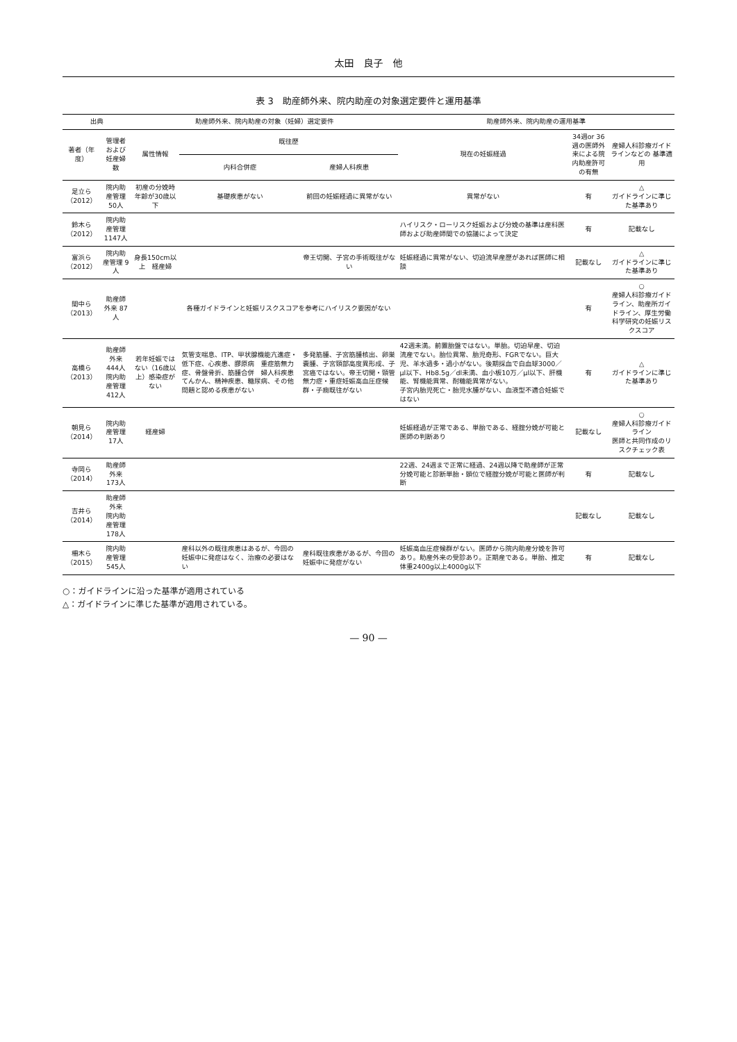太田　良子　他
表 3　助産師外来、院内助産の対象選定要件と運用基準
| 出典 | | 助産師外来、院内助産の対象（妊婦）選定要件 | | | 助産師外来、院内助産の運用基準 | | |
| --- | --- | --- | --- | --- | --- | --- | --- |
| 著者（年度） | 管理者および妊産婦数 | 属性情報 | 既往歴 | | 現在の妊娠経過 | 34週or 36週の医師外来による院内助産許可の有無 | 産婦人科診療ガイドラインなどの 基準適用 |
| | | | 内科合併症 | 産婦人科疾患 | | | |
| 足立ら（2012） | 院内助産管理 50人 | 初産の分娩時年齢が30歳以下 | 基礎疾患がない | 前回の妊娠経過に異常がない | 異常がない | 有 | △ ガイドラインに準じた基準あり |
| 鈴木ら（2012） | 院内助産管理 1147人 | | | | ハイリスク・ローリスク妊娠および分娩の基準は産科医師および助産師間での協議によって決定 | 有 | 記載なし |
| 富浜ら（2012） | 院内助産管理 9人 | 身長150cm以上 経産婦 | | 帝王切開、子宮の手術既往がない | 妊娠経過に異常がない、切迫流早産歴があれば医師に相談 | 記載なし | △ ガイドラインに準じた基準あり |
| 間中ら（2013） | 助産師外来 87人 | | 各種ガイドラインと妊娠リスクスコアを参考にハイリスク要因がない | | | 有 | ○ 産婦人科診療ガイドライン、助産所ガイドライン、厚生労働科学研究の妊娠リスクスコア |
| 高橋ら（2013） | 助産師外来 444人 院内助産管理 412人 | 若年妊娠ではない（16歳以上）感染症がない | 気管支喘息、ITP、甲状腺機能亢進症・低下症、心疾患、膠原病 重症筋無力症、骨盤骨折、筋腫合併 婦人科疾患 てんかん、精神疾患、糖尿病、その他問題と認める疾患がない | 多発筋腫、子宮筋腫核出、卵巣嚢腫、子宮頸部高度異形成、子宮癌ではない。帝王切開・頸管無力症・重症妊娠高血圧症候群・子癇既往がない | 42週未満。前置胎盤ではない。単胎。切迫早産、切迫流産でない。胎位異常、胎児奇形、FGRでない。巨大児、羊水過多・過小がない。後期採血で白血球3000／μl以下、Hb8.5g／dl未満、血小板10万／μl以下、肝機能、腎機能異常、耐糖能異常がない。 子宮内胎児死亡・胎児水腫がない、血液型不適合妊娠ではない | 有 | △ ガイドラインに準じた基準あり |
| 朝見ら（2014） | 院内助産管理 17人 | 経産婦 | | | 妊娠経過が正常である、単胎である、経腟分娩が可能と医師の判断あり | 記載なし | ○ 産婦人科診療ガイドライン 医師と共同作成のリスクチェック表 |
| 寺岡ら（2014） | 助産師外来 173人 | | | | 22週、24週まで正常に経過、24週以降で助産師が正常分娩可能と診断単胎・頭位で経腟分娩が可能と医師が判断 | 有 | 記載なし |
| 吉井ら（2014） | 助産師外来 院内助産管理 178人 | | | | | 記載なし | 記載なし |
| 柵木ら（2015） | 院内助産管理 545人 | | 産科以外の既往疾患はあるが、今回の妊娠中に発症はなく、治療の必要はない | 産科既往疾患があるが、今回の妊娠中に発症がない | 妊娠高血圧症候群がない。医師から院内助産分娩を許可あり。助産外来の受診あり。正期産である。単胎、推定体重2400g以上4000g以下 | 有 | 記載なし |
○：ガイドラインに沿った基準が適用されている
△：ガイドラインに準じた基準が適用されている。
— 90 —